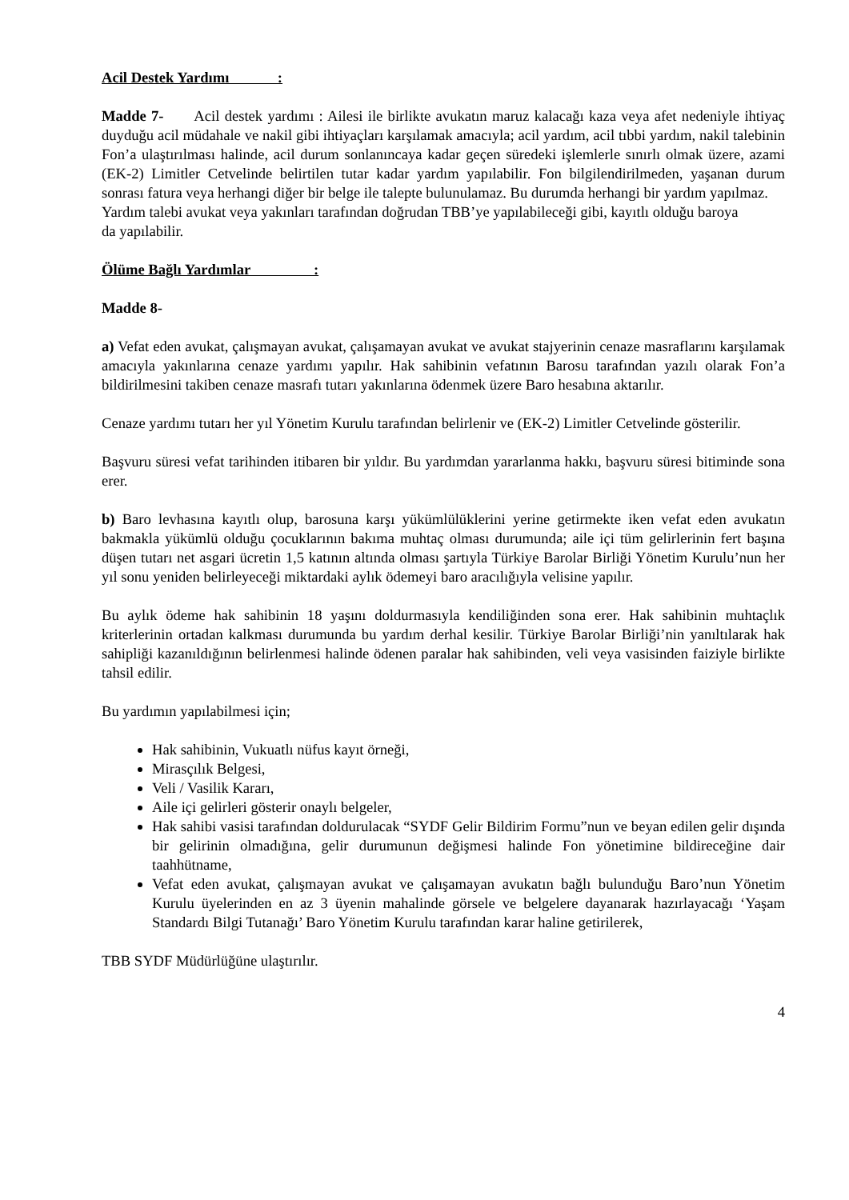Acil Destek Yardımı :
Madde 7- Acil destek yardımı : Ailesi ile birlikte avukatın maruz kalacağı kaza veya afet nedeniyle ihtiyaç duyduğu acil müdahale ve nakil gibi ihtiyaçları karşılamak amacıyla; acil yardım, acil tıbbi yardım, nakil talebinin Fon’a ulaştırılması halinde, acil durum sonlanıncaya kadar geçen süredeki işlemlerle sınırlı olmak üzere, azami (EK-2) Limitler Cetvelinde belirtilen tutar kadar yardım yapılabilir. Fon bilgilendirilmeden, yaşanan durum sonrası fatura veya herhangi diğer bir belge ile talepte bulunulamaz. Bu durumda herhangi bir yardım yapılmaz.
Yardım talebi avukat veya yakınları tarafından doğrudan TBB’ye yapılabileceği gibi, kayıtlı olduğu baroya da yapılabilir.
Ölüme Bağlı Yardımlar :
Madde 8-
a) Vefat eden avukat, çalışmayan avukat, çalışamayan avukat ve avukat stajyerinin cenaze masraflarını karşılamak amacıyla yakınlarına cenaze yardımı yapılır. Hak sahibinin vefatının Barosu tarafından yazılı olarak Fon’a bildirilmesini takiben cenaze masrafı tutarı yakınlarına ödenmek üzere Baro hesabına aktarılır.
Cenaze yardımı tutarı her yıl Yönetim Kurulu tarafından belirlenir ve (EK-2) Limitler Cetvelinde gösterilir.
Başvuru süresi vefat tarihinden itibaren bir yıldır. Bu yardımdan yararlanma hakkı, başvuru süresi bitiminde sona erer.
b) Baro levhasına kayıtlı olup, barosuna karşı yükümlülüklerini yerine getirmekte iken vefat eden avukatın bakmakla yükümlü olduğu çocuklarının bakıma muhtaç olması durumunda; aile içi tüm gelirlerinin fert başına düşen tutarı net asgari ücretin 1,5 katının altında olması şartıyla Türkiye Barolar Birliği Yönetim Kurulu’nun her yıl sonu yeniden belirleyeceği miktardaki aylık ödemeyi baro aracılığıyla velisine yapılır.
Bu aylık ödeme hak sahibinin 18 yaşını doldurmasıyla kendiliğinden sona erer. Hak sahibinin muhtaçlık kriterlerinin ortadan kalkması durumunda bu yardım derhal kesilir. Türkiye Barolar Birliği’nin yanıltılarak hak sahipliği kazanıldığının belirlenmesi halinde ödenen paralar hak sahibinden, veli veya vasisinden faiziyle birlikte tahsil edilir.
Bu yardımın yapılabilmesi için;
Hak sahibinin, Vukuatlı nüfus kayıt örneği,
Mirasçılık Belgesi,
Veli / Vasilik Kararı,
Aile içi gelirleri gösterir onaylı belgeler,
Hak sahibi vasisi tarafından doldurulacak “SYDF Gelir Bildirim Formu”nun ve beyan edilen gelir dışında bir gelirinin olmadığına, gelir durumunun değişmesi halinde Fon yönetimine bildireceğine dair taahhütname,
Vefat eden avukat, çalışmayan avukat ve çalışamayan avukatın bağlı bulunduğu Baro’nun Yönetim Kurulu üyelerinden en az 3 üyenin mahalinde görsele ve belgelere dayanarak hazırlayacağı ‘Yaşam Standardı Bilgi Tutanağı’ Baro Yönetim Kurulu tarafından karar haline getirilerek,
TBB SYDF Müdürlüğüne ulaştırılır.
4